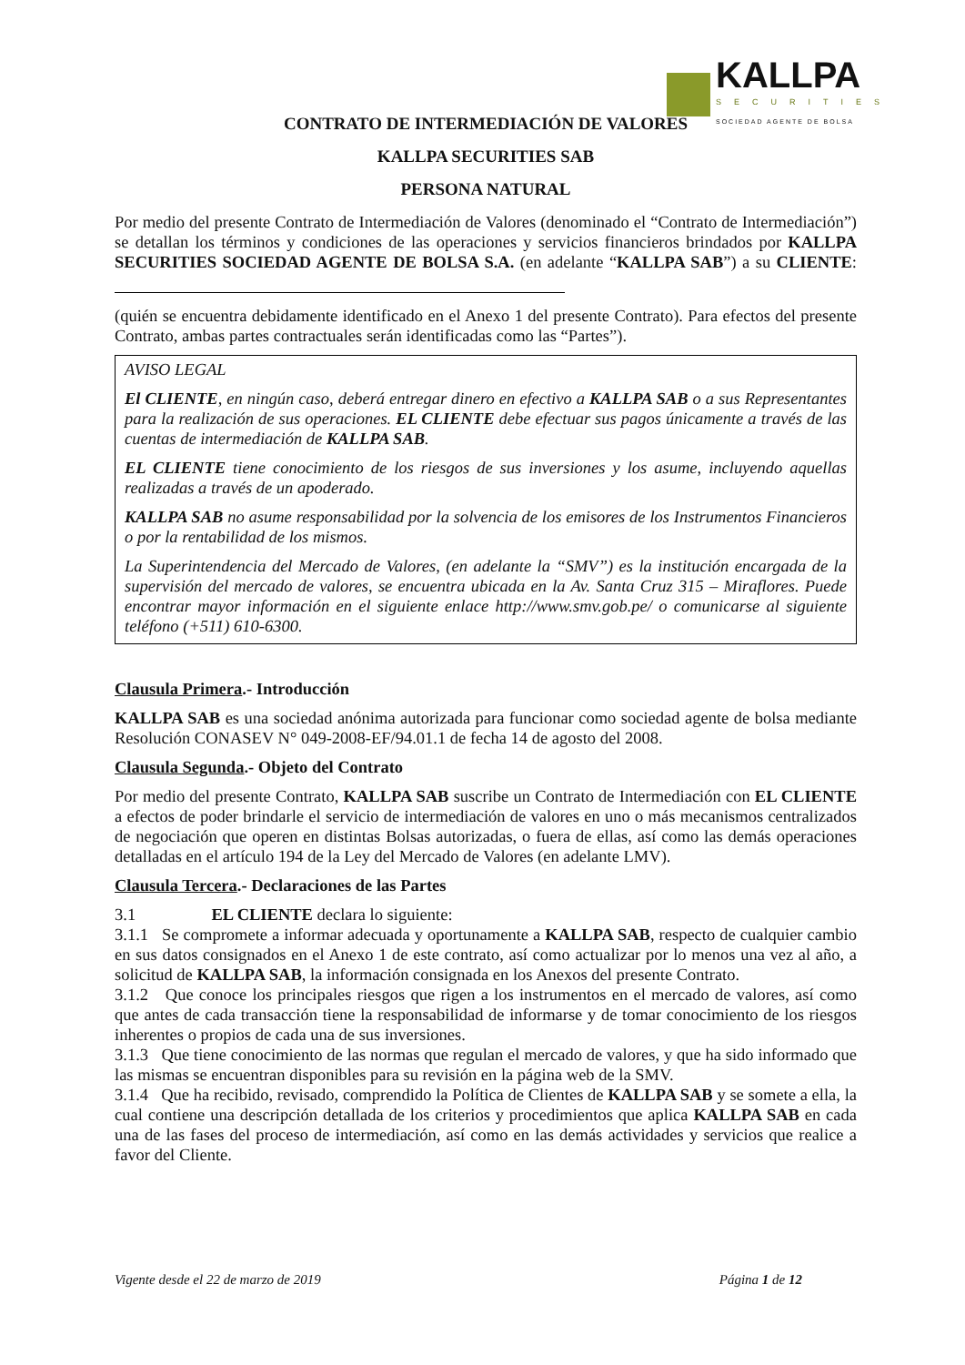KALLPA
SECURITIES
SOCIEDAD AGENTE DE BOLSA
CONTRATO DE INTERMEDIACIÓN DE VALORES
KALLPA SECURITIES SAB
PERSONA NATURAL
Por medio del presente Contrato de Intermediación de Valores (denominado el “Contrato de Intermediación”) se detallan los términos y condiciones de las operaciones y servicios financieros brindados por KALLPA SECURITIES SOCIEDAD AGENTE DE BOLSA S.A. (en adelante “KALLPA SAB”) a su CLIENTE:
(quién se encuentra debidamente identificado en el Anexo 1 del presente Contrato). Para efectos del presente Contrato, ambas partes contractuales serán identificadas como las “Partes”).
AVISO LEGAL
El CLIENTE, en ningún caso, deberá entregar dinero en efectivo a KALLPA SAB o a sus Representantes para la realización de sus operaciones. EL CLIENTE debe efectuar sus pagos únicamente a través de las cuentas de intermediación de KALLPA SAB.
EL CLIENTE tiene conocimiento de los riesgos de sus inversiones y los asume, incluyendo aquellas realizadas a través de un apoderado.
KALLPA SAB no asume responsabilidad por la solvencia de los emisores de los Instrumentos Financieros o por la rentabilidad de los mismos.
La Superintendencia del Mercado de Valores, (en adelante la “SMV”) es la institución encargada de la supervisión del mercado de valores, se encuentra ubicada en la Av. Santa Cruz 315 – Miraflores. Puede encontrar mayor información en el siguiente enlace http://www.smv.gob.pe/ o comunicarse al siguiente teléfono (+511) 610-6300.
Clausula Primera.- Introducción
KALLPA SAB es una sociedad anónima autorizada para funcionar como sociedad agente de bolsa mediante Resolución CONASEV N° 049-2008-EF/94.01.1 de fecha 14 de agosto del 2008.
Clausula Segunda.- Objeto del Contrato
Por medio del presente Contrato, KALLPA SAB suscribe un Contrato de Intermediación con EL CLIENTE a efectos de poder brindarle el servicio de intermediación de valores en uno o más mecanismos centralizados de negociación que operen en distintas Bolsas autorizadas, o fuera de ellas, así como las demás operaciones detalladas en el artículo 194 de la Ley del Mercado de Valores (en adelante LMV).
Clausula Tercera.- Declaraciones de las Partes
3.1 EL CLIENTE declara lo siguiente:
3.1.1 Se compromete a informar adecuada y oportunamente a KALLPA SAB, respecto de cualquier cambio en sus datos consignados en el Anexo 1 de este contrato, así como actualizar por lo menos una vez al año, a solicitud de KALLPA SAB, la información consignada en los Anexos del presente Contrato.
3.1.2 Que conoce los principales riesgos que rigen a los instrumentos en el mercado de valores, así como que antes de cada transacción tiene la responsabilidad de informarse y de tomar conocimiento de los riesgos inherentes o propios de cada una de sus inversiones.
3.1.3 Que tiene conocimiento de las normas que regulan el mercado de valores, y que ha sido informado que las mismas se encuentran disponibles para su revisión en la página web de la SMV.
3.1.4 Que ha recibido, revisado, comprendido la Política de Clientes de KALLPA SAB y se somete a ella, la cual contiene una descripción detallada de los criterios y procedimientos que aplica KALLPA SAB en cada una de las fases del proceso de intermediación, así como en las demás actividades y servicios que realice a favor del Cliente.
Vigente desde el 22 de marzo de 2019 Página 1 de 12